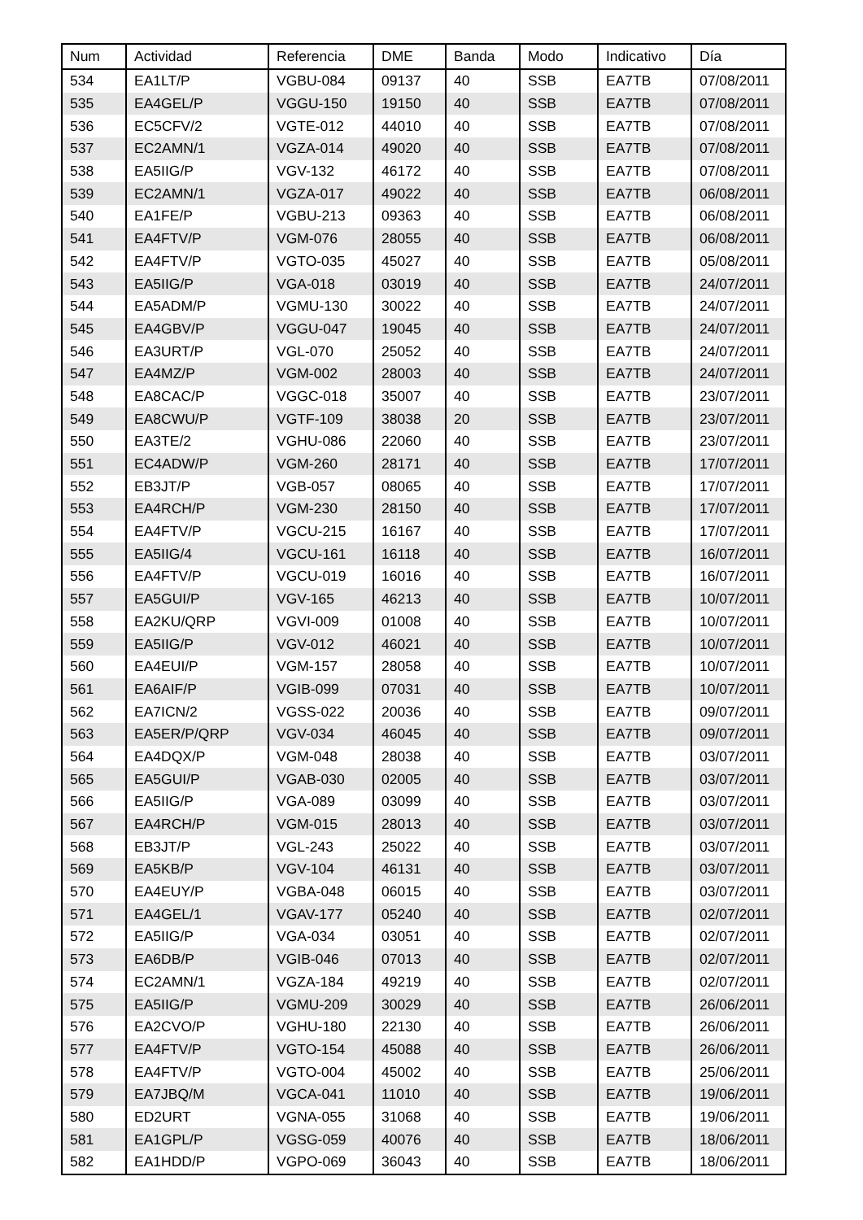| Num | Actividad | Referencia | DME | Banda | Modo | Indicativo | Día |
| --- | --- | --- | --- | --- | --- | --- | --- |
| 534 | EA1LT/P | VGBU-084 | 09137 | 40 | SSB | EA7TB | 07/08/2011 |
| 535 | EA4GEL/P | VGGU-150 | 19150 | 40 | SSB | EA7TB | 07/08/2011 |
| 536 | EC5CFV/2 | VGTE-012 | 44010 | 40 | SSB | EA7TB | 07/08/2011 |
| 537 | EC2AMN/1 | VGZA-014 | 49020 | 40 | SSB | EA7TB | 07/08/2011 |
| 538 | EA5IIG/P | VGV-132 | 46172 | 40 | SSB | EA7TB | 07/08/2011 |
| 539 | EC2AMN/1 | VGZA-017 | 49022 | 40 | SSB | EA7TB | 06/08/2011 |
| 540 | EA1FE/P | VGBU-213 | 09363 | 40 | SSB | EA7TB | 06/08/2011 |
| 541 | EA4FTV/P | VGM-076 | 28055 | 40 | SSB | EA7TB | 06/08/2011 |
| 542 | EA4FTV/P | VGTO-035 | 45027 | 40 | SSB | EA7TB | 05/08/2011 |
| 543 | EA5IIG/P | VGA-018 | 03019 | 40 | SSB | EA7TB | 24/07/2011 |
| 544 | EA5ADM/P | VGMU-130 | 30022 | 40 | SSB | EA7TB | 24/07/2011 |
| 545 | EA4GBV/P | VGGU-047 | 19045 | 40 | SSB | EA7TB | 24/07/2011 |
| 546 | EA3URT/P | VGL-070 | 25052 | 40 | SSB | EA7TB | 24/07/2011 |
| 547 | EA4MZ/P | VGM-002 | 28003 | 40 | SSB | EA7TB | 24/07/2011 |
| 548 | EA8CAC/P | VGGC-018 | 35007 | 40 | SSB | EA7TB | 23/07/2011 |
| 549 | EA8CWU/P | VGTF-109 | 38038 | 20 | SSB | EA7TB | 23/07/2011 |
| 550 | EA3TE/2 | VGHU-086 | 22060 | 40 | SSB | EA7TB | 23/07/2011 |
| 551 | EC4ADW/P | VGM-260 | 28171 | 40 | SSB | EA7TB | 17/07/2011 |
| 552 | EB3JT/P | VGB-057 | 08065 | 40 | SSB | EA7TB | 17/07/2011 |
| 553 | EA4RCH/P | VGM-230 | 28150 | 40 | SSB | EA7TB | 17/07/2011 |
| 554 | EA4FTV/P | VGCU-215 | 16167 | 40 | SSB | EA7TB | 17/07/2011 |
| 555 | EA5IIG/4 | VGCU-161 | 16118 | 40 | SSB | EA7TB | 16/07/2011 |
| 556 | EA4FTV/P | VGCU-019 | 16016 | 40 | SSB | EA7TB | 16/07/2011 |
| 557 | EA5GUI/P | VGV-165 | 46213 | 40 | SSB | EA7TB | 10/07/2011 |
| 558 | EA2KU/QRP | VGVI-009 | 01008 | 40 | SSB | EA7TB | 10/07/2011 |
| 559 | EA5IIG/P | VGV-012 | 46021 | 40 | SSB | EA7TB | 10/07/2011 |
| 560 | EA4EUI/P | VGM-157 | 28058 | 40 | SSB | EA7TB | 10/07/2011 |
| 561 | EA6AIF/P | VGIB-099 | 07031 | 40 | SSB | EA7TB | 10/07/2011 |
| 562 | EA7ICN/2 | VGSS-022 | 20036 | 40 | SSB | EA7TB | 09/07/2011 |
| 563 | EA5ER/P/QRP | VGV-034 | 46045 | 40 | SSB | EA7TB | 09/07/2011 |
| 564 | EA4DQX/P | VGM-048 | 28038 | 40 | SSB | EA7TB | 03/07/2011 |
| 565 | EA5GUI/P | VGAB-030 | 02005 | 40 | SSB | EA7TB | 03/07/2011 |
| 566 | EA5IIG/P | VGA-089 | 03099 | 40 | SSB | EA7TB | 03/07/2011 |
| 567 | EA4RCH/P | VGM-015 | 28013 | 40 | SSB | EA7TB | 03/07/2011 |
| 568 | EB3JT/P | VGL-243 | 25022 | 40 | SSB | EA7TB | 03/07/2011 |
| 569 | EA5KB/P | VGV-104 | 46131 | 40 | SSB | EA7TB | 03/07/2011 |
| 570 | EA4EUY/P | VGBA-048 | 06015 | 40 | SSB | EA7TB | 03/07/2011 |
| 571 | EA4GEL/1 | VGAV-177 | 05240 | 40 | SSB | EA7TB | 02/07/2011 |
| 572 | EA5IIG/P | VGA-034 | 03051 | 40 | SSB | EA7TB | 02/07/2011 |
| 573 | EA6DB/P | VGIB-046 | 07013 | 40 | SSB | EA7TB | 02/07/2011 |
| 574 | EC2AMN/1 | VGZA-184 | 49219 | 40 | SSB | EA7TB | 02/07/2011 |
| 575 | EA5IIG/P | VGMU-209 | 30029 | 40 | SSB | EA7TB | 26/06/2011 |
| 576 | EA2CVO/P | VGHU-180 | 22130 | 40 | SSB | EA7TB | 26/06/2011 |
| 577 | EA4FTV/P | VGTO-154 | 45088 | 40 | SSB | EA7TB | 26/06/2011 |
| 578 | EA4FTV/P | VGTO-004 | 45002 | 40 | SSB | EA7TB | 25/06/2011 |
| 579 | EA7JBQ/M | VGCA-041 | 11010 | 40 | SSB | EA7TB | 19/06/2011 |
| 580 | ED2URT | VGNA-055 | 31068 | 40 | SSB | EA7TB | 19/06/2011 |
| 581 | EA1GPL/P | VGSG-059 | 40076 | 40 | SSB | EA7TB | 18/06/2011 |
| 582 | EA1HDD/P | VGPO-069 | 36043 | 40 | SSB | EA7TB | 18/06/2011 |